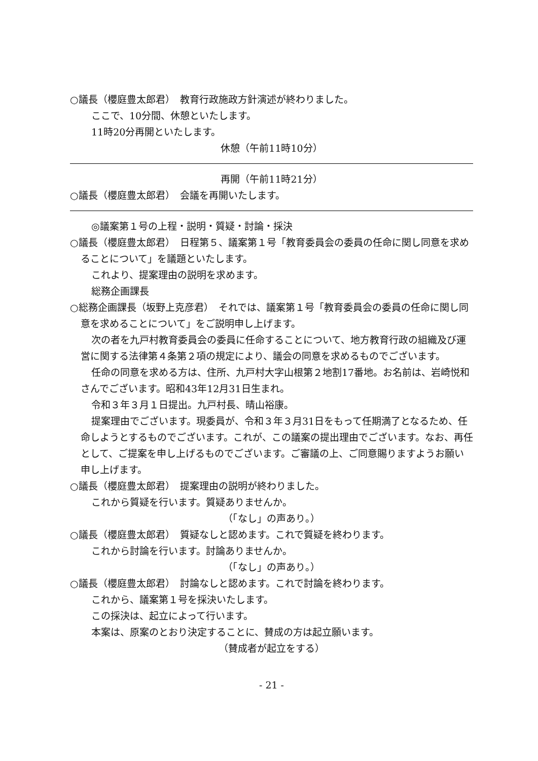○議長（櫻庭豊太郎君）　教育行政施政方針演述が終わりました。
ここで、10分間、休憩といたします。
11時20分再開といたします。
休憩（午前11時10分）
再開（午前11時21分）
○議長（櫻庭豊太郎君）　会議を再開いたします。
◎議案第１号の上程・説明・質疑・討論・採決
○議長（櫻庭豊太郎君）　日程第５、議案第１号「教育委員会の委員の任命に関し同意を求めることについて」を議題といたします。
これより、提案理由の説明を求めます。
総務企画課長
○総務企画課長（坂野上克彦君）　それでは、議案第１号「教育委員会の委員の任命に関し同意を求めることについて」をご説明申し上げます。
次の者を九戸村教育委員会の委員に任命することについて、地方教育行政の組織及び運営に関する法律第４条第２項の規定により、議会の同意を求めるものでございます。
任命の同意を求める方は、住所、九戸村大字山根第２地割17番地。お名前は、岩崎悦和さんでございます。昭和43年12月31日生まれ。
令和３年３月１日提出。九戸村長、晴山裕康。
提案理由でございます。現委員が、令和３年３月31日をもって任期満了となるため、任命しようとするものでございます。これが、この議案の提出理由でございます。なお、再任として、ご提案を申し上げるものでございます。ご審議の上、ご同意賜りますようお願い申し上げます。
○議長（櫻庭豊太郎君）　提案理由の説明が終わりました。
これから質疑を行います。質疑ありませんか。
（「なし」の声あり。）
○議長（櫻庭豊太郎君）　質疑なしと認めます。これで質疑を終わります。
これから討論を行います。討論ありませんか。
（「なし」の声あり。）
○議長（櫻庭豊太郎君）　討論なしと認めます。これで討論を終わります。
これから、議案第１号を採決いたします。
この採決は、起立によって行います。
本案は、原案のとおり決定することに、賛成の方は起立願います。
（賛成者が起立をする）
- 21 -